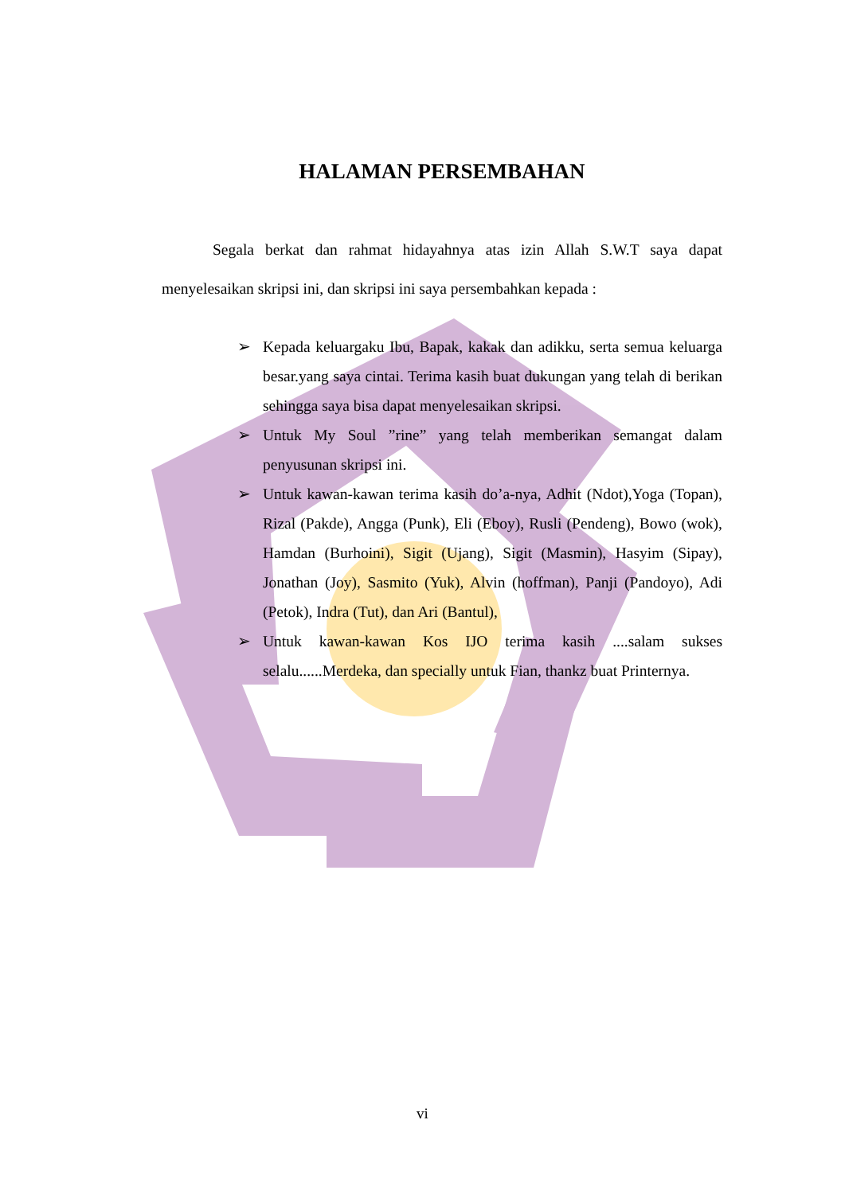HALAMAN PERSEMBAHAN
Segala berkat dan rahmat hidayahnya atas izin Allah S.W.T saya dapat menyelesaikan skripsi ini, dan skripsi ini saya persembahkan kepada :
➢ Kepada keluargaku Ibu, Bapak, kakak dan adikku, serta semua keluarga besar.yang saya cintai. Terima kasih buat dukungan yang telah di berikan sehingga saya bisa dapat menyelesaikan skripsi.
➢ Untuk My Soul ”rine” yang telah memberikan semangat dalam penyusunan skripsi ini.
➢ Untuk kawan-kawan terima kasih do’a-nya, Adhit (Ndot),Yoga (Topan), Rizal (Pakde), Angga (Punk), Eli (Eboy), Rusli (Pendeng), Bowo (wok), Hamdan (Burhoini), Sigit (Ujang), Sigit (Masmin), Hasyim (Sipay), Jonathan (Joy), Sasmito (Yuk), Alvin (hoffman), Panji (Pandoyo), Adi (Petok), Indra (Tut), dan Ari (Bantul),
➢ Untuk kawan-kawan Kos IJO terima kasih ....salam sukses selalu......Merdeka, dan specially untuk Fian, thankz buat Printernya.
vi